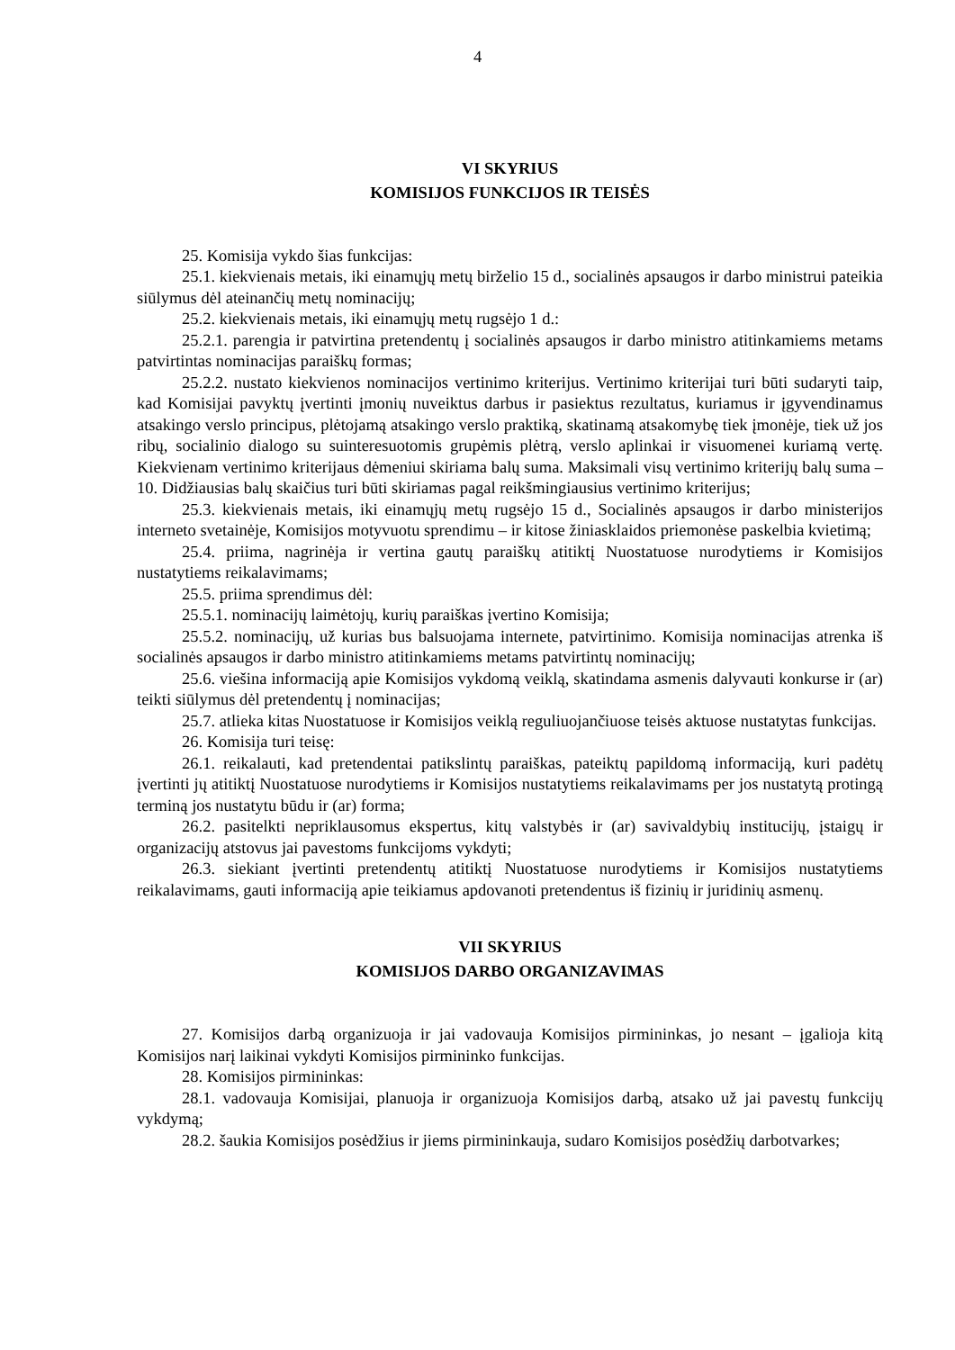4
VI SKYRIUS
KOMISIJOS FUNKCIJOS IR TEISĖS
25. Komisija vykdo šias funkcijas:
25.1. kiekvienais metais, iki einamųjų metų birželio 15 d., socialinės apsaugos ir darbo ministrui pateikia siūlymus dėl ateinančių metų nominacijų;
25.2. kiekvienais metais, iki einamųjų metų rugsėjo 1 d.:
25.2.1. parengia ir patvirtina pretendentų į socialinės apsaugos ir darbo ministro atitinkamiems metams patvirtintas nominacijas paraiškų formas;
25.2.2. nustato kiekvienos nominacijos vertinimo kriterijus. Vertinimo kriterijai turi būti sudaryti taip, kad Komisijai pavyktų įvertinti įmonių nuveiktus darbus ir pasiektus rezultatus, kuriamus ir įgyvendinamus atsakingo verslo principus, plėtojamą atsakingo verslo praktiką, skatinamą atsakomybę tiek įmonėje, tiek už jos ribų, socialinio dialogo su suinteresuotomis grupėmis plėtrą, verslo aplinkai ir visuomenei kuriamą vertę. Kiekvienam vertinimo kriterijaus dėmeniui skiriama balų suma. Maksimali visų vertinimo kriterijų balų suma – 10. Didžiausias balų skaičius turi būti skiriamas pagal reikšmingiausius vertinimo kriterijus;
25.3. kiekvienais metais, iki einamųjų metų rugsėjo 15 d., Socialinės apsaugos ir darbo ministerijos interneto svetainėje, Komisijos motyvuotu sprendimu – ir kitose žiniasklaidos priemonėse paskelbia kvietimą;
25.4. priima, nagrinėja ir vertina gautų paraiškų atitiktį Nuostatuose nurodytiems ir Komisijos nustatytiems reikalavimams;
25.5. priima sprendimus dėl:
25.5.1. nominacijų laimėtojų, kurių paraiškas įvertino Komisija;
25.5.2. nominacijų, už kurias bus balsuojama internete, patvirtinimo. Komisija nominacijas atrenka iš socialinės apsaugos ir darbo ministro atitinkamiems metams patvirtintų nominacijų;
25.6. viešina informaciją apie Komisijos vykdomą veiklą, skatindama asmenis dalyvauti konkurse ir (ar) teikti siūlymus dėl pretendentų į nominacijas;
25.7. atlieka kitas Nuostatuose ir Komisijos veiklą reguliuojančiuose teisės aktuose nustatytas funkcijas.
26. Komisija turi teisę:
26.1. reikalauti, kad pretendentai patikslintų paraiškas, pateiktų papildomą informaciją, kuri padėtų įvertinti jų atitiktį Nuostatuose nurodytiems ir Komisijos nustatytiems reikalavimams per jos nustatytą protingą terminą jos nustatytu būdu ir (ar) forma;
26.2. pasitelkti nepriklausomus ekspertus, kitų valstybės ir (ar) savivaldybių institucijų, įstaigų ir organizacijų atstovus jai pavestoms funkcijoms vykdyti;
26.3. siekiant įvertinti pretendentų atitiktį Nuostatuose nurodytiems ir Komisijos nustatytiems reikalavimams, gauti informaciją apie teikiamus apdovanoti pretendentus iš fizinių ir juridinių asmenų.
VII SKYRIUS
KOMISIJOS DARBO ORGANIZAVIMAS
27. Komisijos darbą organizuoja ir jai vadovauja Komisijos pirmininkas, jo nesant – įgalioja kitą Komisijos narį laikinai vykdyti Komisijos pirmininko funkcijas.
28. Komisijos pirmininkas:
28.1. vadovauja Komisijai, planuoja ir organizuoja Komisijos darbą, atsako už jai pavestų funkcijų vykdymą;
28.2. šaukia Komisijos posėdžius ir jiems pirmininkauja, sudaro Komisijos posėdžių darbotvarkes;